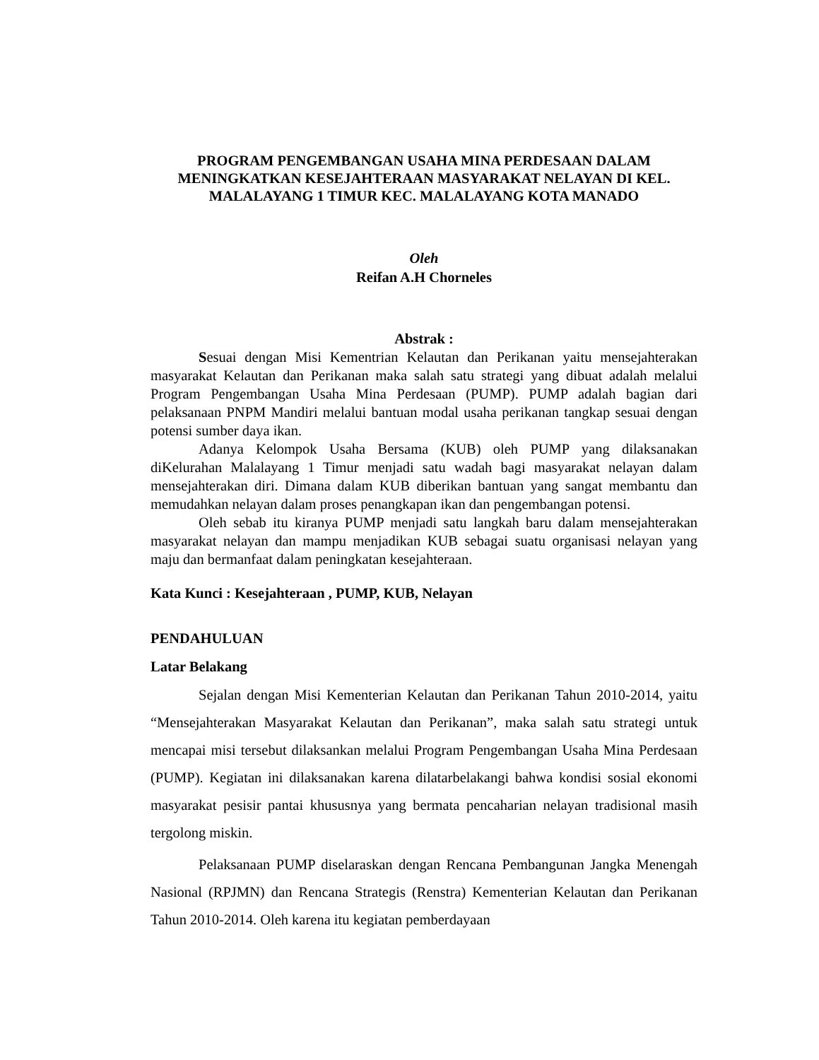PROGRAM PENGEMBANGAN USAHA MINA PERDESAAN DALAM MENINGKATKAN KESEJAHTERAAN MASYARAKAT NELAYAN DI KEL. MALALAYANG 1 TIMUR KEC. MALALAYANG KOTA MANADO
Oleh
Reifan A.H Chorneles
Abstrak :
Sesuai dengan Misi Kementrian Kelautan dan Perikanan yaitu mensejahterakan masyarakat Kelautan dan Perikanan maka salah satu strategi yang dibuat adalah melalui Program Pengembangan Usaha Mina Perdesaan (PUMP). PUMP adalah bagian dari pelaksanaan PNPM Mandiri melalui bantuan modal usaha perikanan tangkap sesuai dengan potensi sumber daya ikan.
Adanya Kelompok Usaha Bersama (KUB) oleh PUMP yang dilaksanakan diKelurahan Malalayang 1 Timur menjadi satu wadah bagi masyarakat nelayan dalam mensejahterakan diri. Dimana dalam KUB diberikan bantuan yang sangat membantu dan memudahkan nelayan dalam proses penangkapan ikan dan pengembangan potensi.
Oleh sebab itu kiranya PUMP menjadi satu langkah baru dalam mensejahterakan masyarakat nelayan dan mampu menjadikan KUB sebagai suatu organisasi nelayan yang maju dan bermanfaat dalam peningkatan kesejahteraan.
Kata Kunci : Kesejahteraan , PUMP, KUB, Nelayan
PENDAHULUAN
Latar Belakang
Sejalan dengan Misi Kementerian Kelautan dan Perikanan Tahun 2010-2014, yaitu “Mensejahterakan Masyarakat Kelautan dan Perikanan”, maka salah satu strategi untuk mencapai misi tersebut dilaksankan melalui Program Pengembangan Usaha Mina Perdesaan (PUMP). Kegiatan ini dilaksanakan karena dilatarbelakangi bahwa kondisi sosial ekonomi masyarakat pesisir pantai khususnya yang bermata pencaharian nelayan tradisional masih tergolong miskin.
Pelaksanaan PUMP diselaraskan dengan Rencana Pembangunan Jangka Menengah Nasional (RPJMN) dan Rencana Strategis (Renstra) Kementerian Kelautan dan Perikanan Tahun 2010-2014. Oleh karena itu kegiatan pemberdayaan